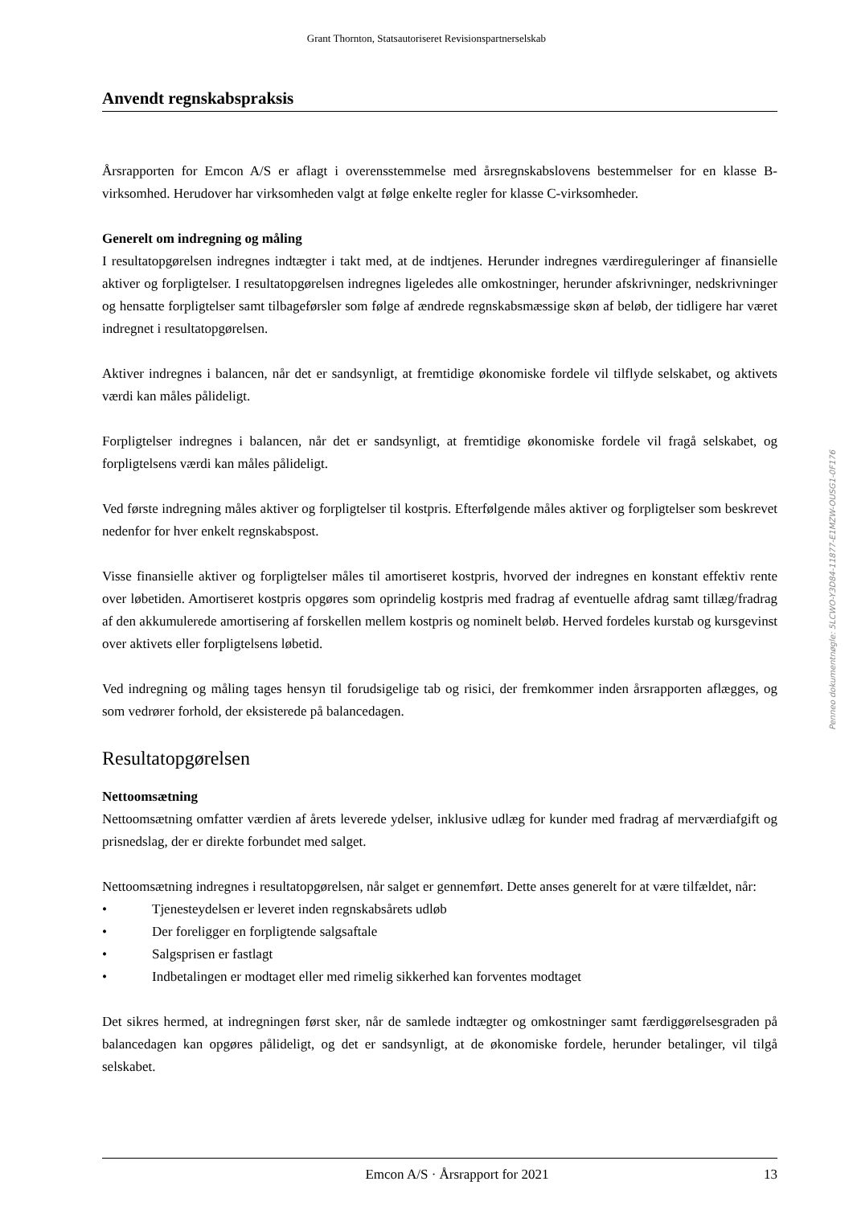Grant Thornton, Statsautoriseret Revisionspartnerselskab
Anvendt regnskabspraksis
Årsrapporten for Emcon A/S er aflagt i overensstemmelse med årsregnskabslovens bestemmelser for en klasse B-virksomhed. Herudover har virksomheden valgt at følge enkelte regler for klasse C-virksomheder.
Generelt om indregning og måling
I resultatopgørelsen indregnes indtægter i takt med, at de indtjenes. Herunder indregnes værdireguleringer af finansielle aktiver og forpligtelser. I resultatopgørelsen indregnes ligeledes alle omkostninger, herunder afskrivninger, nedskrivninger og hensatte forpligtelser samt tilbageførsler som følge af ændrede regnskabsmæssige skøn af beløb, der tidligere har været indregnet i resultatopgørelsen.
Aktiver indregnes i balancen, når det er sandsynligt, at fremtidige økonomiske fordele vil tilflyde selskabet, og aktivets værdi kan måles pålideligt.
Forpligtelser indregnes i balancen, når det er sandsynligt, at fremtidige økonomiske fordele vil fragå selskabet, og forpligtelsens værdi kan måles pålideligt.
Ved første indregning måles aktiver og forpligtelser til kostpris. Efterfølgende måles aktiver og forpligtelser som beskrevet nedenfor for hver enkelt regnskabspost.
Visse finansielle aktiver og forpligtelser måles til amortiseret kostpris, hvorved der indregnes en konstant effektiv rente over løbetiden. Amortiseret kostpris opgøres som oprindelig kostpris med fradrag af eventuelle afdrag samt tillæg/fradrag af den akkumulerede amortisering af forskellen mellem kostpris og nominelt beløb. Herved fordeles kurstab og kursgevinst over aktivets eller forpligtelsens løbetid.
Ved indregning og måling tages hensyn til forudsigelige tab og risici, der fremkommer inden årsrapporten aflægges, og som vedrører forhold, der eksisterede på balancedagen.
Resultatopgørelsen
Nettoomsætning
Nettoomsætning omfatter værdien af årets leverede ydelser, inklusive udlæg for kunder med fradrag af merværdiafgift og prisnedslag, der er direkte forbundet med salget.
Nettoomsætning indregnes i resultatopgørelsen, når salget er gennemført. Dette anses generelt for at være tilfældet, når:
• Tjenesteydelsen er leveret inden regnskabsårets udløb
• Der foreligger en forpligtende salgsaftale
• Salgsprisen er fastlagt
• Indbetalingen er modtaget eller med rimelig sikkerhed kan forventes modtaget
Det sikres hermed, at indregningen først sker, når de samlede indtægter og omkostninger samt færdiggørelsesgraden på balancedagen kan opgøres pålideligt, og det er sandsynligt, at de økonomiske fordele, herunder betalinger, vil tilgå selskabet.
Penneo dokumentnøgle: 5LCWO-Y3D84-11877-E1MZW-OUSG1-0F176
Emcon A/S · Årsrapport for 2021 13